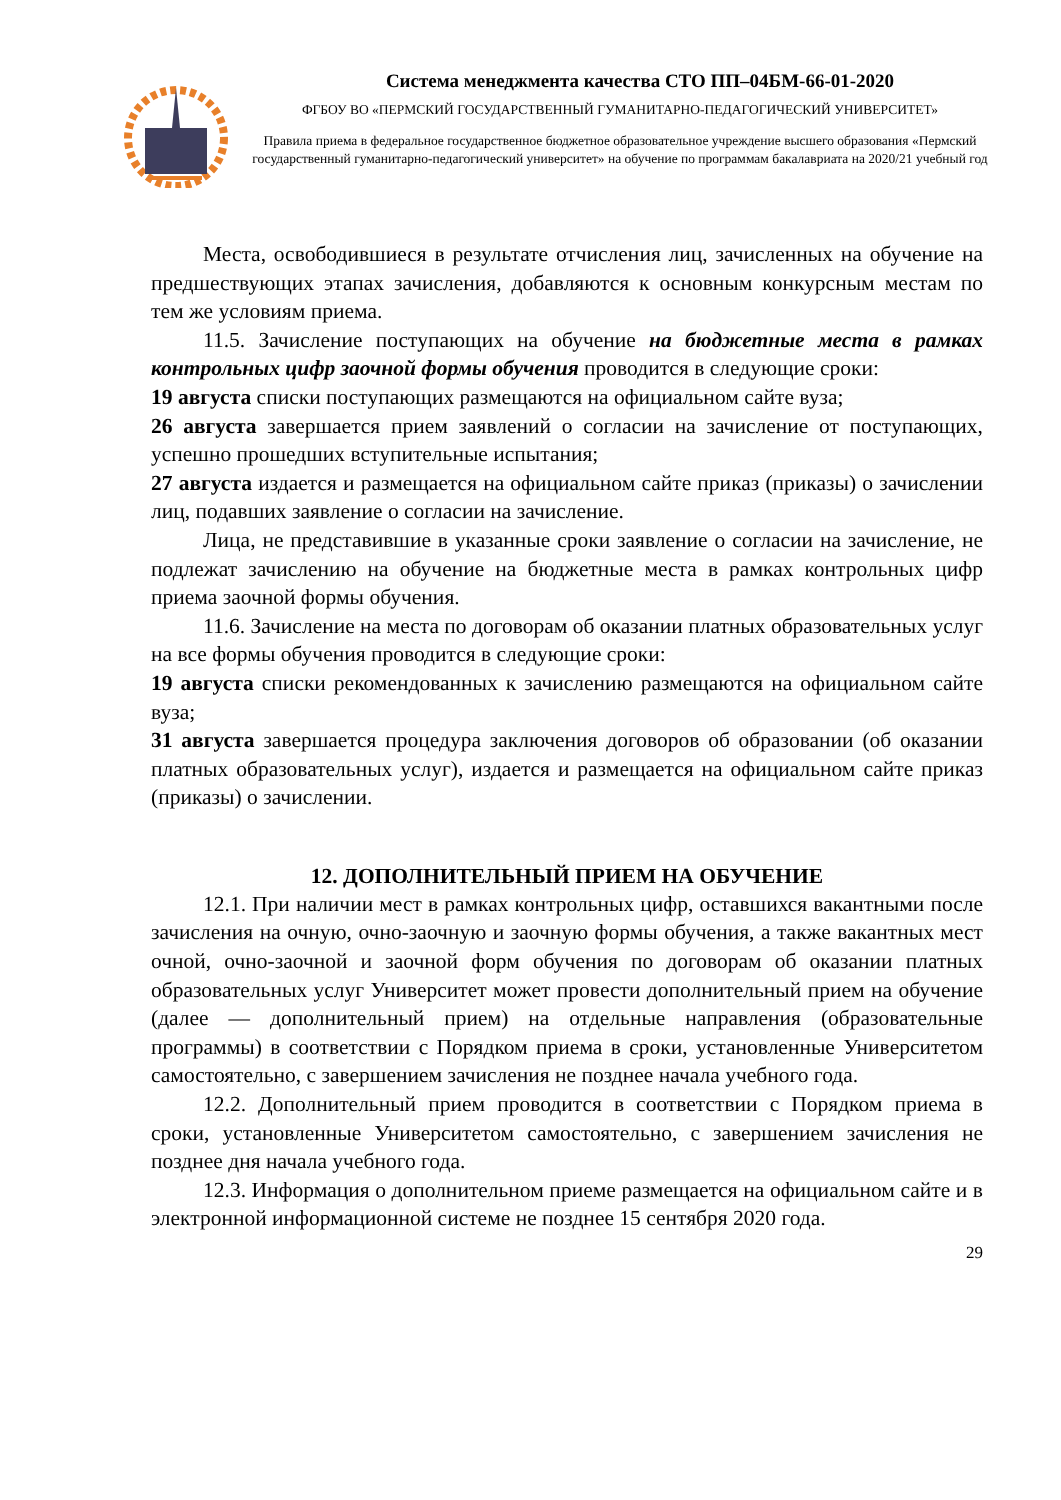Система менеджмента качества СТО ПП–04БМ-66-01-2020
ФГБОУ ВО «ПЕРМСКИЙ ГОСУДАРСТВЕННЫЙ ГУМАНИТАРНО-ПЕДАГОГИЧЕСКИЙ УНИВЕРСИТЕТ»
Правила приема в федеральное государственное бюджетное образовательное учреждение высшего образования «Пермский государственный гуманитарно-педагогический университет» на обучение по программам бакалавриата на 2020/21 учебный год
Места, освободившиеся в результате отчисления лиц, зачисленных на обучение на предшествующих этапах зачисления, добавляются к основным конкурсным местам по тем же условиям приема.
11.5. Зачисление поступающих на обучение на бюджетные места в рамках контрольных цифр заочной формы обучения проводится в следующие сроки:
19 августа списки поступающих размещаются на официальном сайте вуза;
26 августа завершается прием заявлений о согласии на зачисление от поступающих, успешно прошедших вступительные испытания;
27 августа издается и размещается на официальном сайте приказ (приказы) о зачислении лиц, подавших заявление о согласии на зачисление.
Лица, не представившие в указанные сроки заявление о согласии на зачисление, не подлежат зачислению на обучение на бюджетные места в рамках контрольных цифр приема заочной формы обучения.
11.6. Зачисление на места по договорам об оказании платных образовательных услуг на все формы обучения проводится в следующие сроки:
19 августа списки рекомендованных к зачислению размещаются на официальном сайте вуза;
31 августа завершается процедура заключения договоров об образовании (об оказании платных образовательных услуг), издается и размещается на официальном сайте приказ (приказы) о зачислении.
12. ДОПОЛНИТЕЛЬНЫЙ ПРИЕМ НА ОБУЧЕНИЕ
12.1. При наличии мест в рамках контрольных цифр, оставшихся вакантными после зачисления на очную, очно-заочную и заочную формы обучения, а также вакантных мест очной, очно-заочной и заочной форм обучения по договорам об оказании платных образовательных услуг Университет может провести дополнительный прием на обучение (далее — дополнительный прием) на отдельные направления (образовательные программы) в соответствии с Порядком приема в сроки, установленные Университетом самостоятельно, с завершением зачисления не позднее начала учебного года.
12.2. Дополнительный прием проводится в соответствии с Порядком приема в сроки, установленные Университетом самостоятельно, с завершением зачисления не позднее дня начала учебного года.
12.3. Информация о дополнительном приеме размещается на официальном сайте и в электронной информационной системе не позднее 15 сентября 2020 года.
29